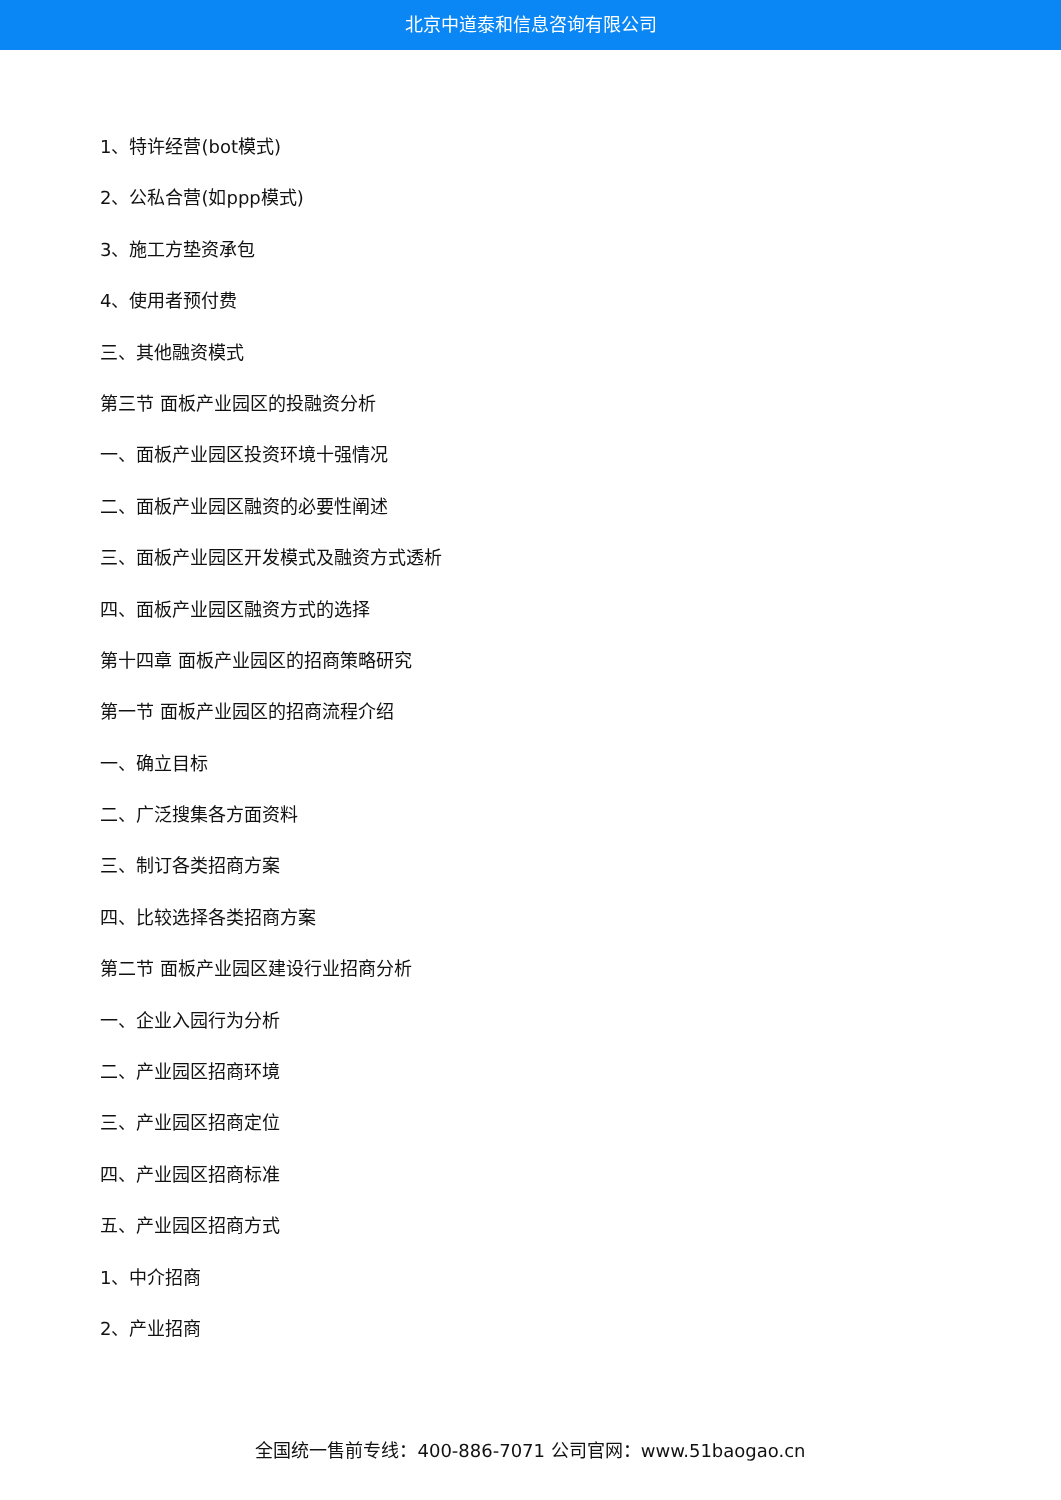北京中道泰和信息咨询有限公司
1、特许经营(bot模式)
2、公私合营(如ppp模式)
3、施工方垫资承包
4、使用者预付费
三、其他融资模式
第三节 面板产业园区的投融资分析
一、面板产业园区投资环境十强情况
二、面板产业园区融资的必要性阐述
三、面板产业园区开发模式及融资方式透析
四、面板产业园区融资方式的选择
第十四章 面板产业园区的招商策略研究
第一节 面板产业园区的招商流程介绍
一、确立目标
二、广泛搜集各方面资料
三、制订各类招商方案
四、比较选择各类招商方案
第二节 面板产业园区建设行业招商分析
一、企业入园行为分析
二、产业园区招商环境
三、产业园区招商定位
四、产业园区招商标准
五、产业园区招商方式
1、中介招商
2、产业招商
全国统一售前专线：400-886-7071 公司官网：www.51baogao.cn